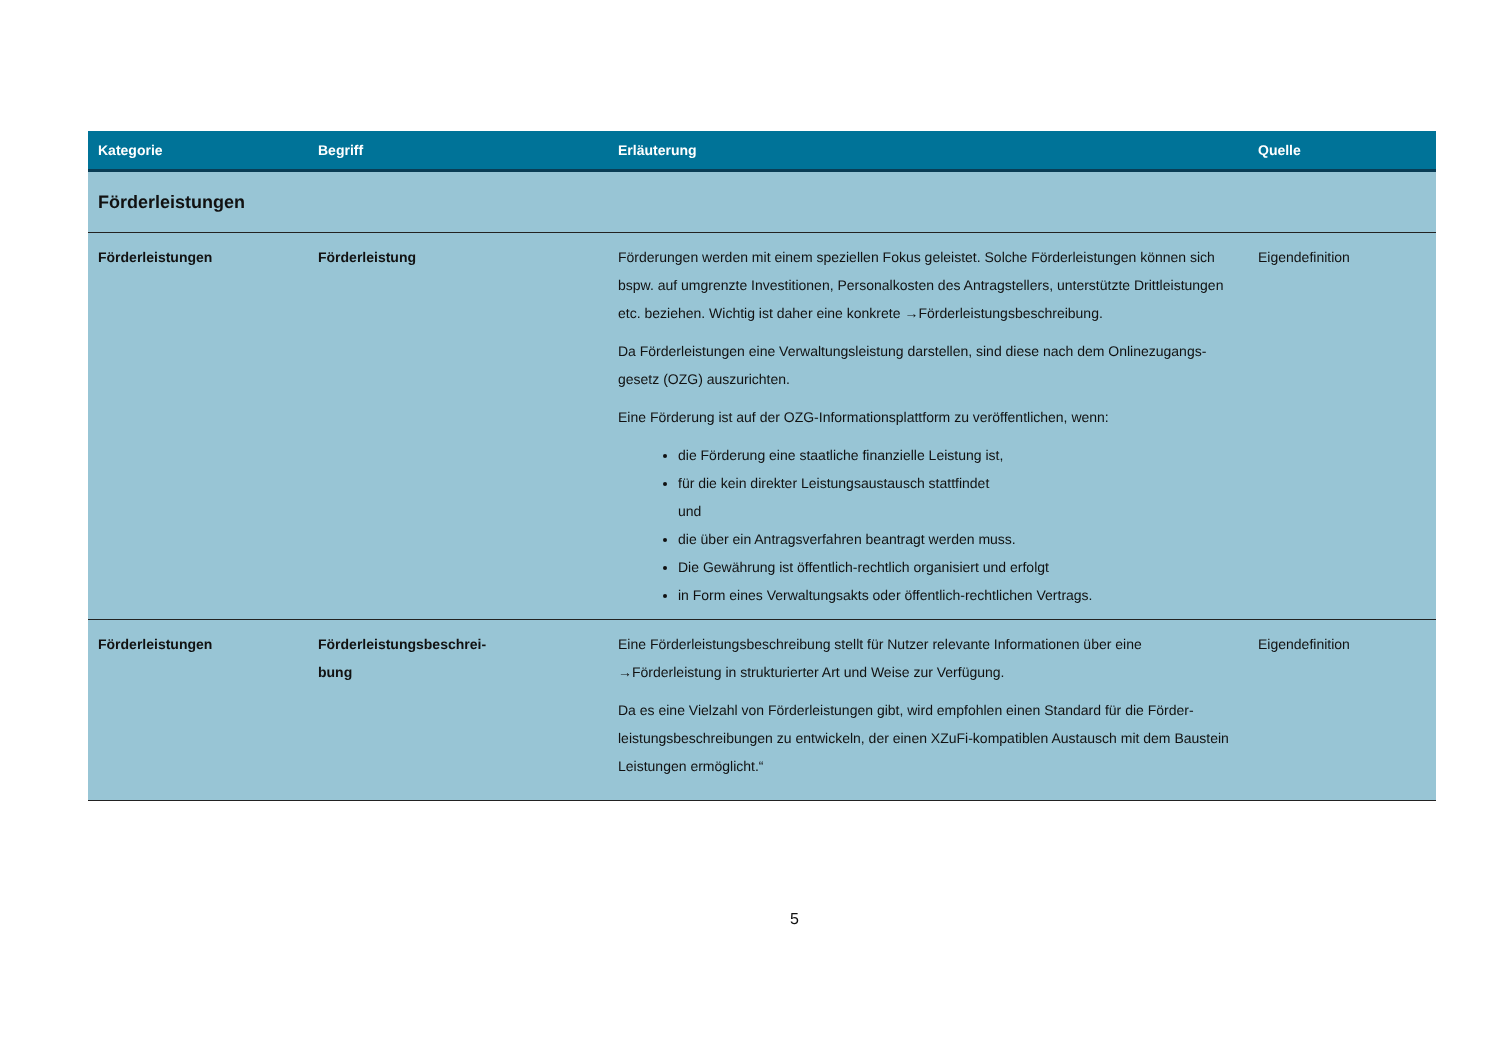| Kategorie | Begriff | Erläuterung | Quelle |
| --- | --- | --- | --- |
| Förderleistungen | | | |
| Förderleistungen | Förderleistung | Förderungen werden mit einem speziellen Fokus geleistet. Solche Förderleistungen können sich bspw. auf umgrenzte Investitionen, Personalkosten des Antragstellers, unterstützte Drittleis­tungen etc. beziehen. Wichtig ist daher eine konkrete → Förderleistungsbeschreibung . Da Förderleistungen eine Verwaltungsleistung darstellen, sind diese nach dem Onlinezugangs­gesetz (OZG) auszurichten. Eine Förderung ist auf der OZG-Informationsplattform zu veröffentlichen, wenn: die Förderung eine staatliche finanzielle Leistung ist, für die kein direkter Leistungsaustausch stattfindet und die über ein Antragsverfahren beantragt werden muss. Die Gewährung ist öffentlich-rechtlich organisiert und erfolgt in Form eines Verwaltungsakts oder öffentlich-rechtlichen Vertrags. | Eigendefinition |
| Förderleistungen | Förderleistungsbeschrei- bung | Eine Förderleistungsbeschreibung stellt für Nutzer relevante Informationen über eine → Förderleistung in strukturierter Art und Weise zur Verfügung. Da es eine Vielzahl von Förderleistungen gibt, wird empfohlen einen Standard für die Förder­leistungsbeschreibungen zu entwickeln, der einen XZuFi-kompatiblen Austausch mit dem Bau­stein Leistungen ermöglicht.“ | Eigendefinition |
5